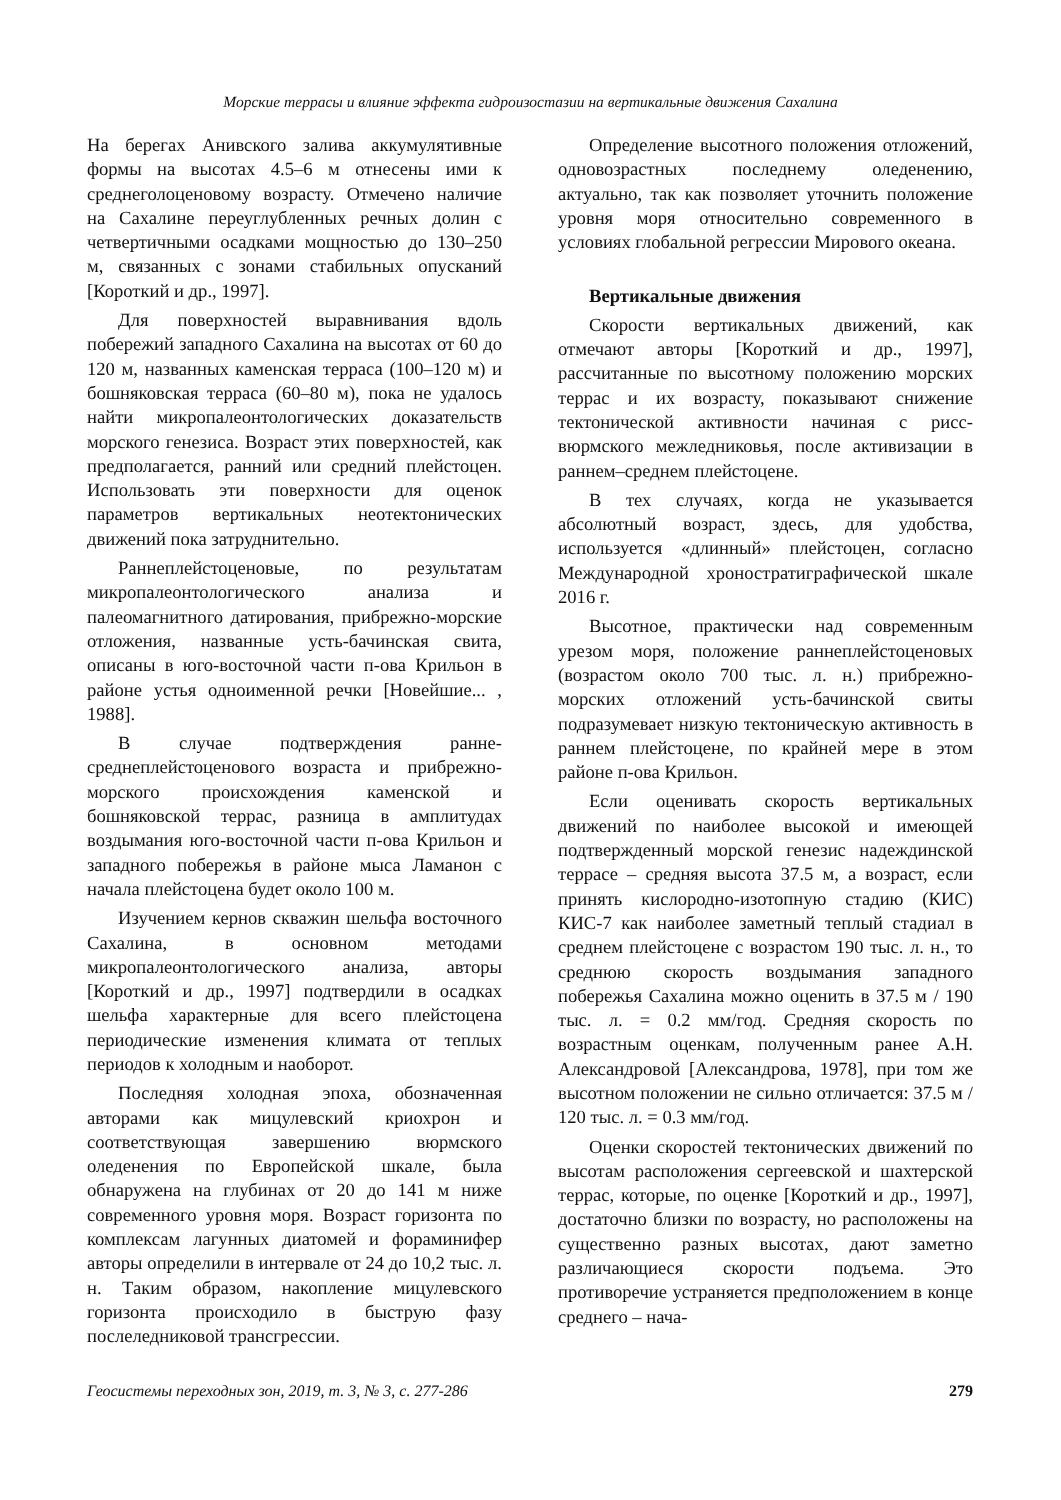Морские террасы и влияние эффекта гидроизостазии на вертикальные движения Сахалина
На берегах Анивского залива аккумулятивные формы на высотах 4.5–6 м отнесены ими к среднеголоценовому возрасту. Отмечено наличие на Сахалине переуглубленных речных долин с четвертичными осадками мощностью до 130–250 м, связанных с зонами стабильных опусканий [Короткий и др., 1997].
Для поверхностей выравнивания вдоль побережий западного Сахалина на высотах от 60 до 120 м, названных каменская терраса (100–120 м) и бошняковская терраса (60–80 м), пока не удалось найти микропалеонтологических доказательств морского генезиса. Возраст этих поверхностей, как предполагается, ранний или средний плейстоцен. Использовать эти поверхности для оценок параметров вертикальных неотектонических движений пока затруднительно.
Раннеплейстоценовые, по результатам микропалеонтологического анализа и палеомагнитного датирования, прибрежно-морские отложения, названные усть-бачинская свита, описаны в юго-восточной части п-ова Крильон в районе устья одноименной речки [Новейшие... , 1988].
В случае подтверждения ранне-среднеплейстоценового возраста и прибрежно-морского происхождения каменской и бошняковской террас, разница в амплитудах воздымания юго-восточной части п-ова Крильон и западного побережья в районе мыса Ламанон с начала плейстоцена будет около 100 м.
Изучением кернов скважин шельфа восточного Сахалина, в основном методами микропалеонтологического анализа, авторы [Короткий и др., 1997] подтвердили в осадках шельфа характерные для всего плейстоцена периодические изменения климата от теплых периодов к холодным и наоборот.
Последняя холодная эпоха, обозначенная авторами как мицулевский криохрон и соответствующая завершению вюрмского оледенения по Европейской шкале, была обнаружена на глубинах от 20 до 141 м ниже современного уровня моря. Возраст горизонта по комплексам лагунных диатомей и фораминифер авторы определили в интервале от 24 до 10,2 тыс. л. н. Таким образом, накопление мицулевского горизонта происходило в быструю фазу послеледниковой трансгрессии.
Определение высотного положения отложений, одновозрастных последнему оледенению, актуально, так как позволяет уточнить положение уровня моря относительно современного в условиях глобальной регрессии Мирового океана.
Вертикальные движения
Скорости вертикальных движений, как отмечают авторы [Короткий и др., 1997], рассчитанные по высотному положению морских террас и их возрасту, показывают снижение тектонической активности начиная с рисс-вюрмского межледниковья, после активизации в раннем–среднем плейстоцене.
В тех случаях, когда не указывается абсолютный возраст, здесь, для удобства, используется «длинный» плейстоцен, согласно Международной хроностратиграфической шкале 2016 г.
Высотное, практически над современным урезом моря, положение раннеплейстоценовых (возрастом около 700 тыс. л. н.) прибрежно-морских отложений усть-бачинской свиты подразумевает низкую тектоническую активность в раннем плейстоцене, по крайней мере в этом районе п-ова Крильон.
Если оценивать скорость вертикальных движений по наиболее высокой и имеющей подтвержденный морской генезис надеждинской террасе – средняя высота 37.5 м, а возраст, если принять кислородно-изотопную стадию (КИС) КИС-7 как наиболее заметный теплый стадиал в среднем плейстоцене с возрастом 190 тыс. л. н., то среднюю скорость воздымания западного побережья Сахалина можно оценить в 37.5 м / 190 тыс. л. = 0.2 мм/год. Средняя скорость по возрастным оценкам, полученным ранее А.Н. Александровой [Александрова, 1978], при том же высотном положении не сильно отличается: 37.5 м / 120 тыс. л. = 0.3 мм/год.
Оценки скоростей тектонических движений по высотам расположения сергеевской и шахтерской террас, которые, по оценке [Короткий и др., 1997], достаточно близки по возрасту, но расположены на существенно разных высотах, дают заметно различающиеся скорости подъема. Это противоречие устраняется предположением в конце среднего – нача-
Геосистемы переходных зон, 2019, т. 3, № 3, с. 277-286 279